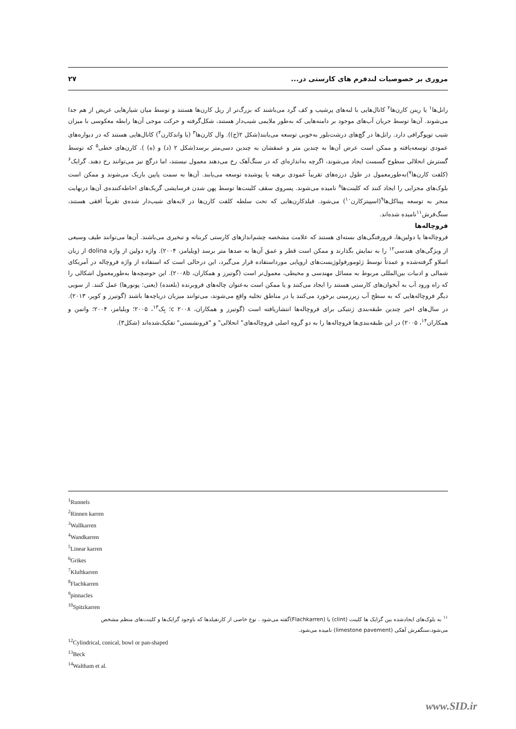مروری بر خصوصیات لندفرم های کارستی در... ۲۷
رانل‌ها<sup>۱</sup> یا رینن کارن‌ها<sup>۲</sup> کانال‌هایی با لبه‌های پرشیب و کف گرد می‌باشند که بزرگ‌تر از ریل کارن‌ها هستند و توسط میان شیارهایی عریض از هم جدا می‌شوند. آن‌ها توسط جریان آب‌های موجود بر دامنه‌هایی که به‌طور ملایمی شیب‌دار هستند، شکل‌گرفته و حرکت موجی آن‌ها رابطه معکوسی با میزان شیب توپوگرافی دارد. رانل‌ها در گچ‌های درشت‌بلور به‌خوبی توسعه می‌یابند(شکل ۲(ج)). وال کارن‌ها<sup>۳</sup> (یا واندکارن<sup>۴</sup>) کانال‌هایی هستند که در دیواره‌های عمودی توسعه‌یافته و ممکن است عرض آن‌ها به چندین متر و عمقشان به چندین دسی‌متر برسد(شکل ۲ (د) و (ه) ). کارن‌های خطی<sup>۵</sup> که توسط گسترش انحلالی سطوح گسست ایجاد می‌شوند، اگرچه به‌اندازه‌ای که در سنگ‌آهک رخ می‌دهند معمول نیستند، اما درگچ نیز می‌توانند رخ دهند. گرایک<sup>۶</sup> (کلفت کارن‌ها<sup>۷</sup>)به‌طورمعمول در طول درزه‌های تقریباً عمودی برهنه یا پوشیده توسعه می‌یابند. آن‌ها به سمت پایین باریک می‌شوند و ممکن است بلوک‌های مجزایی را ایجاد کنند که کلینت‌ها<sup>۸</sup> نامیده می‌شوند. پسروی سقف کلینت‌ها توسط پهن شدن فرسایشی گریک‌های احاطه‌کننده‌ی آن‌ها درنهایت منجر به توسعه پیناکل‌ها<sup>۹</sup>(اسپیتزکارن<sup>۱۰</sup>) می‌شود. فیلدکارن‌هایی که تحت سلطه کلفت کارن‌ها در لایه‌های شیب‌دار شده‌ی تقریباً افقی هستند، سنگ‌فرش<sup>۱۱</sup>نامیده شده‌اند.
فروچاله‌ها
فروچاله‌ها یا دولین‌ها، فرورفتگی‌های بسته‌ای هستند که علامت مشخصه چشم‌اندازهای کارستی کربناته و تبخیری می‌باشند. آن‌ها می‌توانند طیف وسیعی از ویژگی‌های هندسی<sup>۱۲</sup> را به نمایش بگذارند و ممکن است قطر و عمق آن‌ها به صدها متر برسد (ویلیامز، ۲۰۰۴). واژه دولین از واژه dolina از زبان اسلاو گرفته‌شده و عمدتاً توسط ژئومورفولوژیست‌های اروپایی مورداستفاده قرار می‌گیرد، این درحالی است که استفاده از واژه فروچاله در آمریکای شمالی و ادبیات بین‌المللی مربوط به مسائل مهندسی و محیطی، معمول‌تر است (گوتیرز و همکاران، ۲۰۰۸b). این حوضچه‌ها به‌طورمعمول اشکالی را که راه ورود آب به آبخوان‌های کارستی هستند را ایجاد می‌کنند و یا ممکن است به‌عنوان چاله‌های فروبرنده (بلعنده) (یعنی: پونورها) عمل کنند. از سویی دیگر فروچاله‌هایی که به سطح آب زیرزمینی برخورد می‌کنند یا در مناطق تخلیه واقع می‌شوند، می‌توانند میزبان دریاچه‌ها باشند (گوتیرز و کوپر، ۲۰۱۳). در سال‌های اخیر چندین طبقه‌بندی ژنتیکی برای فروچاله‌ها انتشاریافته است (گوتیرز و همکاران، c ۲۰۰۸؛ بِک<sup>۱۳</sup>، ۲۰۰۵؛ ویلیامز، ۲۰۰۴؛ واتمن و همکاران<sup>۱۴</sup>، ۲۰۰۵) در این طبقه‌بندی‌ها فروچاله‌ها را به دو گروه اصلی فروچاله‌های" انحلالی" و "فرونشستی" تفکیک‌شده‌اند (شکل۳).
<sup>1</sup> Runnels
<sup>2</sup> Rinnen karren
<sup>3</sup> Wallkarren
<sup>4</sup> Wandkarren
<sup>5</sup> Linear karren
<sup>6</sup> Grikes
<sup>7</sup> Kluftkarren
<sup>8</sup> Flachkarren
<sup>9</sup> pinnacles
<sup>10</sup> Spitzkarren
<sup>۱۱</sup> به بلوک‌های ایجادشده بین گرایک ها کلینت (clint) یا (Flachkarren)گفته می‌شود . نوع خاصی از کارنفیلدها که باوجود گرایک‌ها و کلینت‌های منظم مشخص می‌شود،سنگفرش آهکی (limestone pavement) نامیده می‌شود.
<sup>12</sup> Cylindrical, conical, bowl or pan-shaped
<sup>13</sup> Beck
<sup>14</sup> Waltham et al.
www.SID.ir